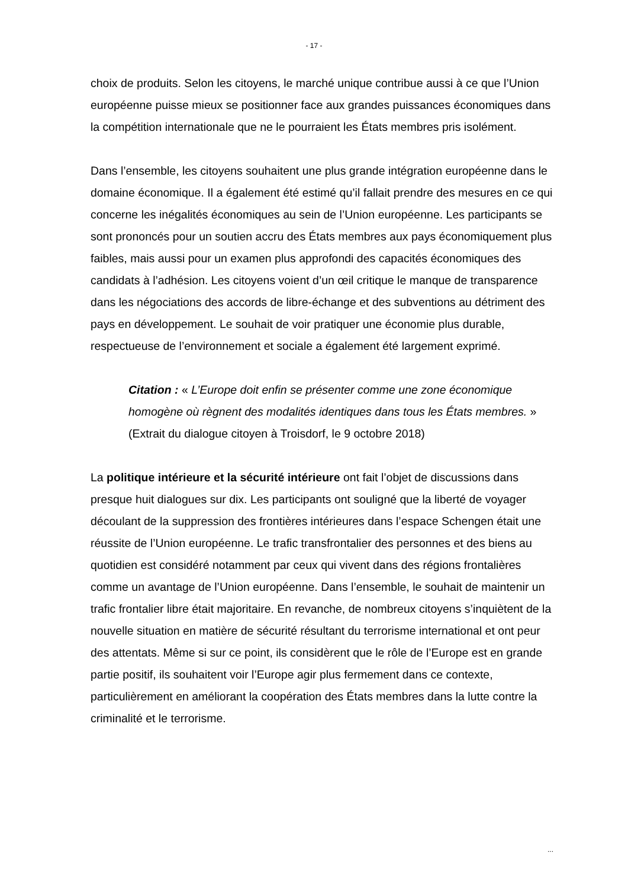- 17 -
choix de produits. Selon les citoyens, le marché unique contribue aussi à ce que l’Union européenne puisse mieux se positionner face aux grandes puissances économiques dans la compétition internationale que ne le pourraient les États membres pris isolément.
Dans l’ensemble, les citoyens souhaitent une plus grande intégration européenne dans le domaine économique. Il a également été estimé qu’il fallait prendre des mesures en ce qui concerne les inégalités économiques au sein de l’Union européenne. Les participants se sont prononcés pour un soutien accru des États membres aux pays économiquement plus faibles, mais aussi pour un examen plus approfondi des capacités économiques des candidats à l’adhésion. Les citoyens voient d’un œil critique le manque de transparence dans les négociations des accords de libre-échange et des subventions au détriment des pays en développement. Le souhait de voir pratiquer une économie plus durable, respectueuse de l’environnement et sociale a également été largement exprimé.
Citation : « L’Europe doit enfin se présenter comme une zone économique homogène où règnent des modalités identiques dans tous les États membres. » (Extrait du dialogue citoyen à Troisdorf, le 9 octobre 2018)
La politique intérieure et la sécurité intérieure ont fait l’objet de discussions dans presque huit dialogues sur dix. Les participants ont souligné que la liberté de voyager découlant de la suppression des frontières intérieures dans l’espace Schengen était une réussite de l’Union européenne. Le trafic transfrontalier des personnes et des biens au quotidien est considéré notamment par ceux qui vivent dans des régions frontalières comme un avantage de l’Union européenne. Dans l’ensemble, le souhait de maintenir un trafic frontalier libre était majoritaire. En revanche, de nombreux citoyens s’inquiètent de la nouvelle situation en matière de sécurité résultant du terrorisme international et ont peur des attentats. Même si sur ce point, ils considèrent que le rôle de l’Europe est en grande partie positif, ils souhaitent voir l’Europe agir plus fermement dans ce contexte, particulièrement en améliorant la coopération des États membres dans la lutte contre la criminalité et le terrorisme.
...